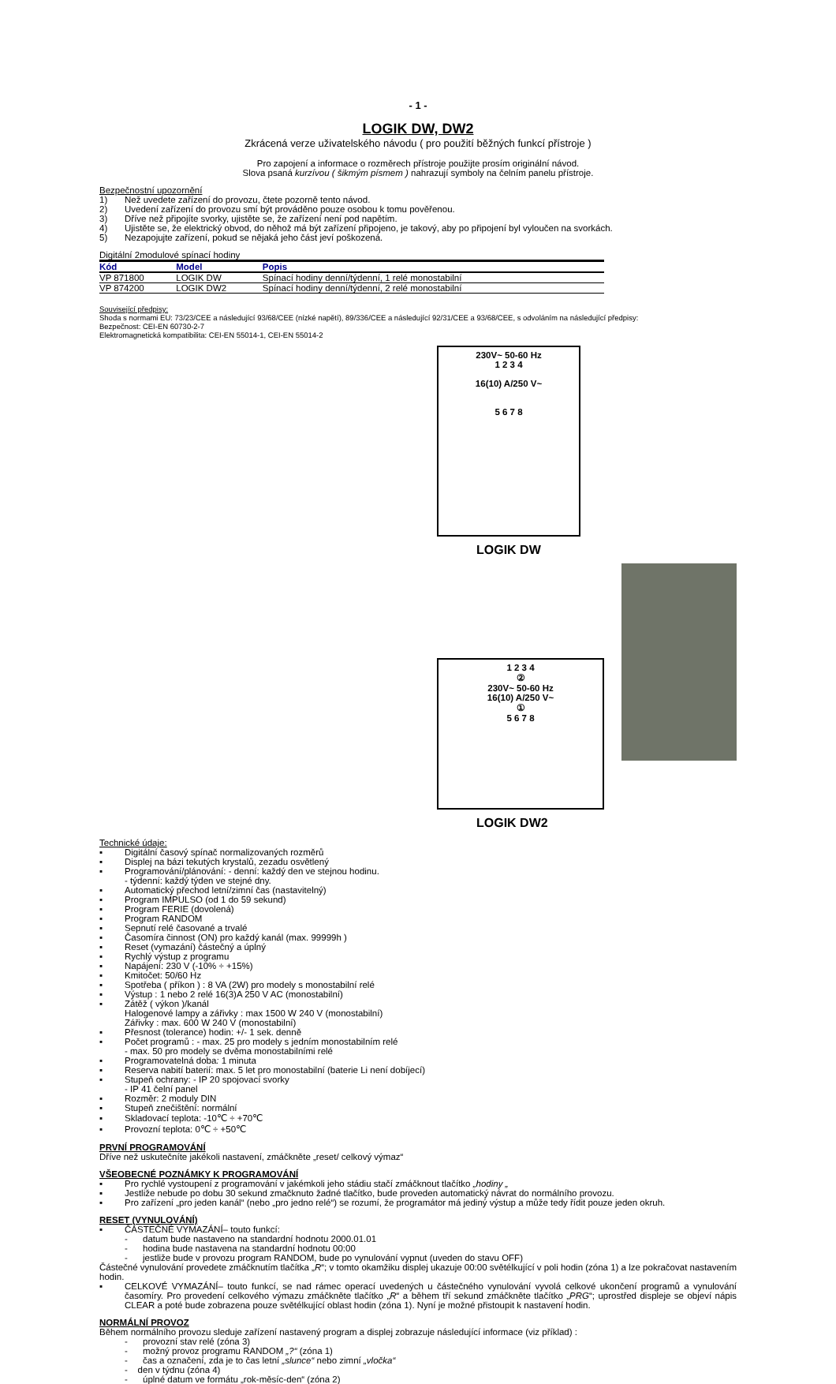- 1 -
LOGIK DW, DW2
Zkrácená verze uživatelského návodu ( pro použití běžných funkcí přístroje )
Pro zapojení a informace o rozměrech přístroje použijte prosím originální návod.
Slova psaná kurzívou ( šikmým písmem ) nahrazují symboly na čelním panelu přístroje.
Bezpečnostní upozornění
1) Než uvedete zařízení do provozu, čtete pozorně tento návod.
2) Uvedení zařízení do provozu smí být prováděno pouze osobou k tomu pověřenou.
3) Dříve než připojíte svorky, ujistěte se, že zařízení není pod napětím.
4) Ujistěte se, že elektrický obvod, do něhož má být zařízení připojeno, je takový, aby po připojení byl vyloučen na svorkách.
5) Nezapojujte zařízení, pokud se nějaká jeho část jeví poškozená.
Digitální 2modulové spínací hodiny
| Kód | Model | Popis |
| --- | --- | --- |
| VP 871800 | LOGIK DW | Spínací hodiny denní/týdenní, 1 relé monostabilní |
| VP 874200 | LOGIK DW2 | Spínací hodiny denní/týdenní, 2 relé monostabilní |
Související předpisy:
Shoda s normami EU: 73/23/CEE a následující 93/68/CEE (nízké napětí), 89/336/CEE a následující 92/31/CEE a 93/68/CEE, s odvoláním na následující předpisy:
Bezpečnost: CEI-EN 60730-2-7
Elektromagnetická kompatibilita: CEI-EN 55014-1, CEI-EN 55014-2
230V~ 50-60 Hz
1 2 3 4
16(10) A/250 V~
5 6 7 8
LOGIK DW
1 2 3 4
②
230V~ 50-60 Hz
16(10) A/250 V~
①
5 6 7 8
LOGIK DW2
Technické údaje:
▪ Digitální časový spínač normalizovaných rozměrů
▪ Displej na bázi tekutých krystalů, zezadu osvětlený
▪ Programování/plánování: - denní: každý den ve stejnou hodinu.
- týdenní: každý týden ve stejné dny.
▪ Automatický přechod letní/zimní čas (nastavitelný)
▪ Program IMPULSO (od 1 do 59 sekund)
▪ Program FERIE (dovolená)
▪ Program RANDOM
▪ Sepnutí relé časované a trvalé
▪ Časomíra činnost (ON) pro každý kanál (max. 99999h )
▪ Reset (vymazání) částečný a úplný
▪ Rychlý výstup z programu
▪ Napájení: 230 V (-10% ÷ +15%)
▪ Kmitočet: 50/60 Hz
▪ Spotřeba ( příkon ) : 8 VA (2W) pro modely s monostabilní relé
▪ Výstup : 1 nebo 2 relé 16(3)A 250 V AC (monostabilní)
▪ Zátěž ( výkon )/kanál
Halogenové lampy a zářivky : max 1500 W 240 V (monostabilní)
Zářivky : max. 600 W 240 V (monostabilní)
▪ Přesnost (tolerance) hodin: +/- 1 sek. denně
▪ Počet programů : - max. 25 pro modely s jedním monostabilním relé
- max. 50 pro modely se dvěma monostabilními relé
▪ Programovatelná doba: 1 minuta
▪ Reserva nabití baterií: max. 5 let pro monostabilní (baterie Li není dobíjecí)
▪ Stupeň ochrany: - IP 20 spojovací svorky
- IP 41 čelní panel
▪ Rozměr: 2 moduly DIN
▪ Stupeň znečištění: normální
▪ Skladovací teplota: -10℃ ÷ +70℃
▪ Provozní teplota: 0℃ ÷ +50℃
PRVNÍ PROGRAMOVÁNÍ
Dříve než uskutečníte jakékoli nastavení, zmáčkněte „reset/ celkový výmaz“
VŠEOBECNÉ POZNÁMKY K PROGRAMOVÁNÍ
▪ Pro rychlé vystoupení z programování v jakémkoli jeho stádiu stačí zmáčknout tlačítko „hodiny „
▪ Jestliže nebude po dobu 30 sekund zmačknuto žadné tlačítko, bude proveden automatický návrat do normálního provozu.
▪ Pro zařízení „pro jeden kanál“ (nebo „pro jedno relé“) se rozumí, že programátor má jediný výstup a může tedy řídit pouze jeden okruh.
RESET (VYNULOVÁNÍ)
▪ ČÁSTEČNÉ VYMAZÁNÍ– touto funkcí:
- datum bude nastaveno na standardní hodnotu 2000.01.01
- hodina bude nastavena na standardní hodnotu 00:00
- jestliže bude v provozu program RANDOM, bude po vynulování vypnut (uveden do stavu OFF)
Částečné vynulování provedete zmáčknutím tlačítka „R“; v tomto okamžiku displej ukazuje 00:00 světélkující v poli hodin (zóna 1) a lze pokračovat nastavením hodin.
▪ CELKOVÉ VYMAZÁNÍ– touto funkcí, se nad rámec operací uvedených u částečného vynulování vyvolá celkové ukončení programů a vynulování časomíry. Pro provedení celkového výmazu zmáčkněte tlačítko „R“ a během tří sekund zmáčkněte tlačítko „PRG“; uprostřed displeje se objeví nápis CLEAR a poté bude zobrazena pouze světélkující oblast hodin (zóna 1). Nyní je možné přistoupit k nastavení hodin.
NORMÁLNÍ PROVOZ
Během normálního provozu sleduje zařízení nastavený program a displej zobrazuje následující informace (viz příklad) :
- provozní stav relé (zóna 3)
- možný provoz programu RANDOM „?“ (zóna 1)
- čas a označení, zda je to čas letní „slunce“ nebo zimní „vločka“
- den v týdnu (zóna 4)
- úplné datum ve formátu „rok-měsíc-den“ (zóna 2)